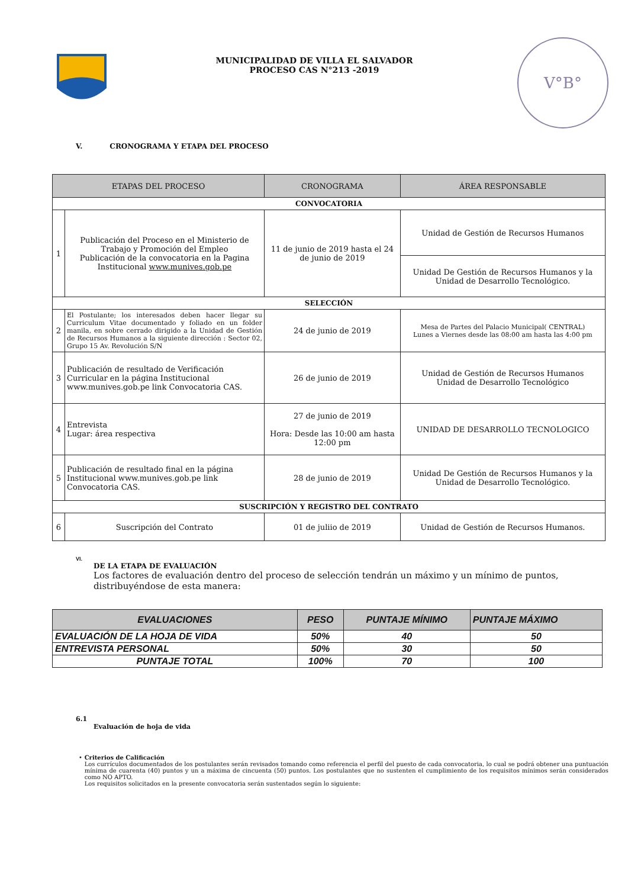MUNICIPALIDAD DE VILLA EL SALVADOR
PROCESO CAS N°213 -2019
V°B°
V. CRONOGRAMA Y ETAPA DEL PROCESO
| ETAPAS DEL PROCESO | | CRONOGRAMA | ÁREA RESPONSABLE |
| --- | --- | --- | --- |
| CONVOCATORIA | | | |
| 1 | Publicación del Proceso en el Ministerio de Trabajo y Promoción del Empleo Publicación de la convocatoria en la Pagina Institucional www.munives.gob.pe | 11 de junio de 2019 hasta el 24 de junio de 2019 | Unidad de Gestión de Recursos Humanos |
| | | | Unidad De Gestión de Recursos Humanos y la Unidad de Desarrollo Tecnológico. |
| SELECCIÓN | | | |
| 2 | El Postulante; los interesados deben hacer llegar su Curriculum Vitae documentado y foliado en un folder manila, en sobre cerrado dirigido a la Unidad de Gestión de Recursos Humanos a la siguiente dirección : Sector 02, Grupo 15 Av. Revolución S/N | 24 de junio de 2019 | Mesa de Partes del Palacio Municipal( CENTRAL) Lunes a Viernes desde las 08:00 am hasta las 4:00 pm |
| 3 | Publicación de resultado de Verificación Curricular en la página Institucional www.munives.gob.pe link Convocatoria CAS. | 26 de junio de 2019 | Unidad de Gestión de Recursos Humanos Unidad de Desarrollo Tecnológico |
| 4 | Entrevista Lugar: área respectiva | 27 de junio de 2019 Hora: Desde las 10:00 am hasta 12:00 pm | UNIDAD DE DESARROLLO TECNOLOGICO |
| 5 | Publicación de resultado final en la página Institucional www.munives.gob.pe link Convocatoria CAS. | 28 de junio de 2019 | Unidad De Gestión de Recursos Humanos y la Unidad de Desarrollo Tecnológico. |
| SUSCRIPCIÓN Y REGISTRO DEL CONTRATO | | | |
| 6 | Suscripción del Contrato | 01 de juliio de 2019 | Unidad de Gestión de Recursos Humanos. |
VI.
DE LA ETAPA DE EVALUACIÓN
Los factores de evaluación dentro del proceso de selección tendrán un máximo y un mínimo de puntos, distribuyéndose de esta manera:
| EVALUACIONES | PESO | PUNTAJE MÍNIMO | PUNTAJE MÁXIMO |
| --- | --- | --- | --- |
| EVALUACIÓN DE LA HOJA DE VIDA | 50% | 40 | 50 |
| ENTREVISTA PERSONAL | 50% | 30 | 50 |
| PUNTAJE TOTAL | 100% | 70 | 100 |
6.1
Evaluación de hoja de vida
• Criterios de Calificación
Los currículos documentados de los postulantes serán revisados tomando como referencia el perfil del puesto de cada convocatoria, lo cual se podrá obtener una puntuación mínima de cuarenta (40) puntos y un a máxima de cincuenta (50) puntos. Los postulantes que no sustenten el cumplimiento de los requisitos mínimos serán considerados como NO APTO.
Los requisitos solicitados en la presente convocatoria serán sustentados según lo siguiente: